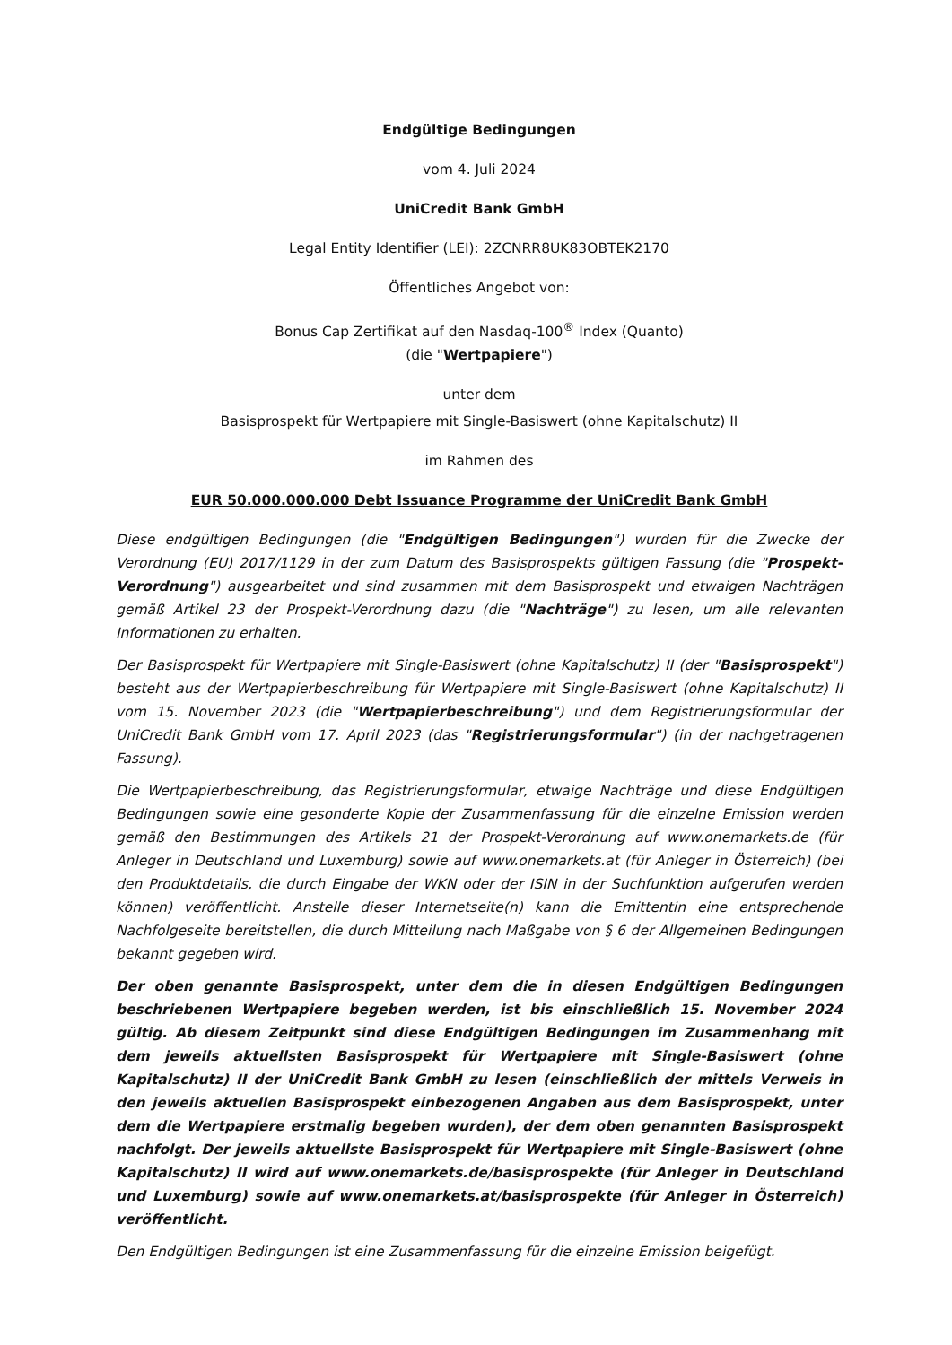Endgültige Bedingungen
vom 4. Juli 2024
UniCredit Bank GmbH
Legal Entity Identifier (LEI): 2ZCNRR8UK83OBTEK2170
Öffentliches Angebot von:
Bonus Cap Zertifikat auf den Nasdaq-100<sup>®</sup> Index (Quanto)
(die "Wertpapiere")
unter dem
Basisprospekt für Wertpapiere mit Single-Basiswert (ohne Kapitalschutz) II
im Rahmen des
EUR 50.000.000.000 Debt Issuance Programme der UniCredit Bank GmbH
Diese endgültigen Bedingungen (die "Endgültigen Bedingungen") wurden für die Zwecke der Verordnung (EU) 2017/1129 in der zum Datum des Basisprospekts gültigen Fassung (die "Prospekt-Verordnung") ausgearbeitet und sind zusammen mit dem Basisprospekt und etwaigen Nachträgen gemäß Artikel 23 der Prospekt-Verordnung dazu (die "Nachträge") zu lesen, um alle relevanten Informationen zu erhalten.
Der Basisprospekt für Wertpapiere mit Single-Basiswert (ohne Kapitalschutz) II (der "Basisprospekt") besteht aus der Wertpapierbeschreibung für Wertpapiere mit Single-Basiswert (ohne Kapitalschutz) II vom 15. November 2023 (die "Wertpapierbeschreibung") und dem Registrierungsformular der UniCredit Bank GmbH vom 17. April 2023 (das "Registrierungsformular") (in der nachgetragenen Fassung).
Die Wertpapierbeschreibung, das Registrierungsformular, etwaige Nachträge und diese Endgültigen Bedingungen sowie eine gesonderte Kopie der Zusammenfassung für die einzelne Emission werden gemäß den Bestimmungen des Artikels 21 der Prospekt-Verordnung auf www.onemarkets.de (für Anleger in Deutschland und Luxemburg) sowie auf www.onemarkets.at (für Anleger in Österreich) (bei den Produktdetails, die durch Eingabe der WKN oder der ISIN in der Suchfunktion aufgerufen werden können) veröffentlicht. Anstelle dieser Internetseite(n) kann die Emittentin eine entsprechende Nachfolgeseite bereitstellen, die durch Mitteilung nach Maßgabe von § 6 der Allgemeinen Bedingungen bekannt gegeben wird.
Der oben genannte Basisprospekt, unter dem die in diesen Endgültigen Bedingungen beschriebenen Wertpapiere begeben werden, ist bis einschließlich 15. November 2024 gültig. Ab diesem Zeitpunkt sind diese Endgültigen Bedingungen im Zusammenhang mit dem jeweils aktuellsten Basisprospekt für Wertpapiere mit Single-Basiswert (ohne Kapitalschutz) II der UniCredit Bank GmbH zu lesen (einschließlich der mittels Verweis in den jeweils aktuellen Basisprospekt einbezogenen Angaben aus dem Basisprospekt, unter dem die Wertpapiere erstmalig begeben wurden), der dem oben genannten Basisprospekt nachfolgt. Der jeweils aktuellste Basisprospekt für Wertpapiere mit Single-Basiswert (ohne Kapitalschutz) II wird auf www.onemarkets.de/basisprospekte (für Anleger in Deutschland und Luxemburg) sowie auf www.onemarkets.at/basisprospekte (für Anleger in Österreich) veröffentlicht.
Den Endgültigen Bedingungen ist eine Zusammenfassung für die einzelne Emission beigefügt.